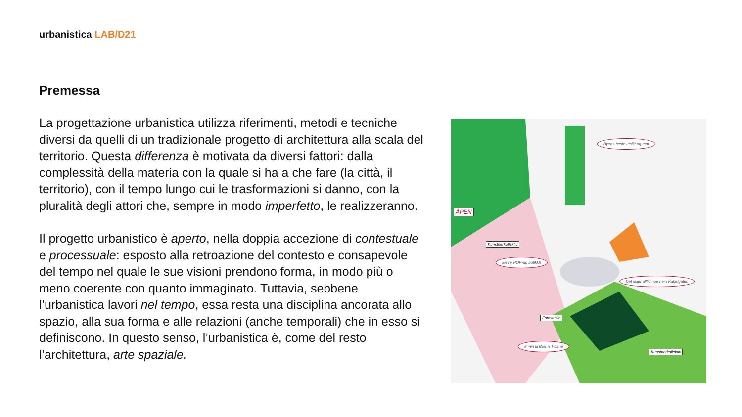urbanistica LAB/D21
Premessa
La progettazione urbanistica utilizza riferimenti, metodi e tecniche diversi da quelli di un tradizionale progetto di architettura alla scala del territorio. Questa differenza è motivata da diversi fattori: dalla complessità della materia con la quale si ha a che fare (la città, il territorio), con il tempo lungo cui le trasformazioni si danno, con la pluralità degli attori che, sempre in modo imperfetto, le realizzeranno.
Il progetto urbanistico è aperto, nella doppia accezione di contestuale e processuale: esposto alla retroazione del contesto e consapevole del tempo nel quale le sue visioni prendono forma, in modo più o meno coerente con quanto immaginato. Tuttavia, sebbene l’urbanistica lavori nel tempo, essa resta una disciplina ancorata allo spazio, alla sua forma e alle relazioni (anche temporali) che in esso si definiscono. In questo senso, l’urbanistica è, come del resto l’architettura, arte spaziale.
Byens beste utsikt og mat
Kunstnerkollektiv
En ny POP-up butikk!!
Det skjer alltid noe her i Kabelgaten
Fotostudio
8 min til Økern T-bane
Kunstnerkollektiv
ÅPEN